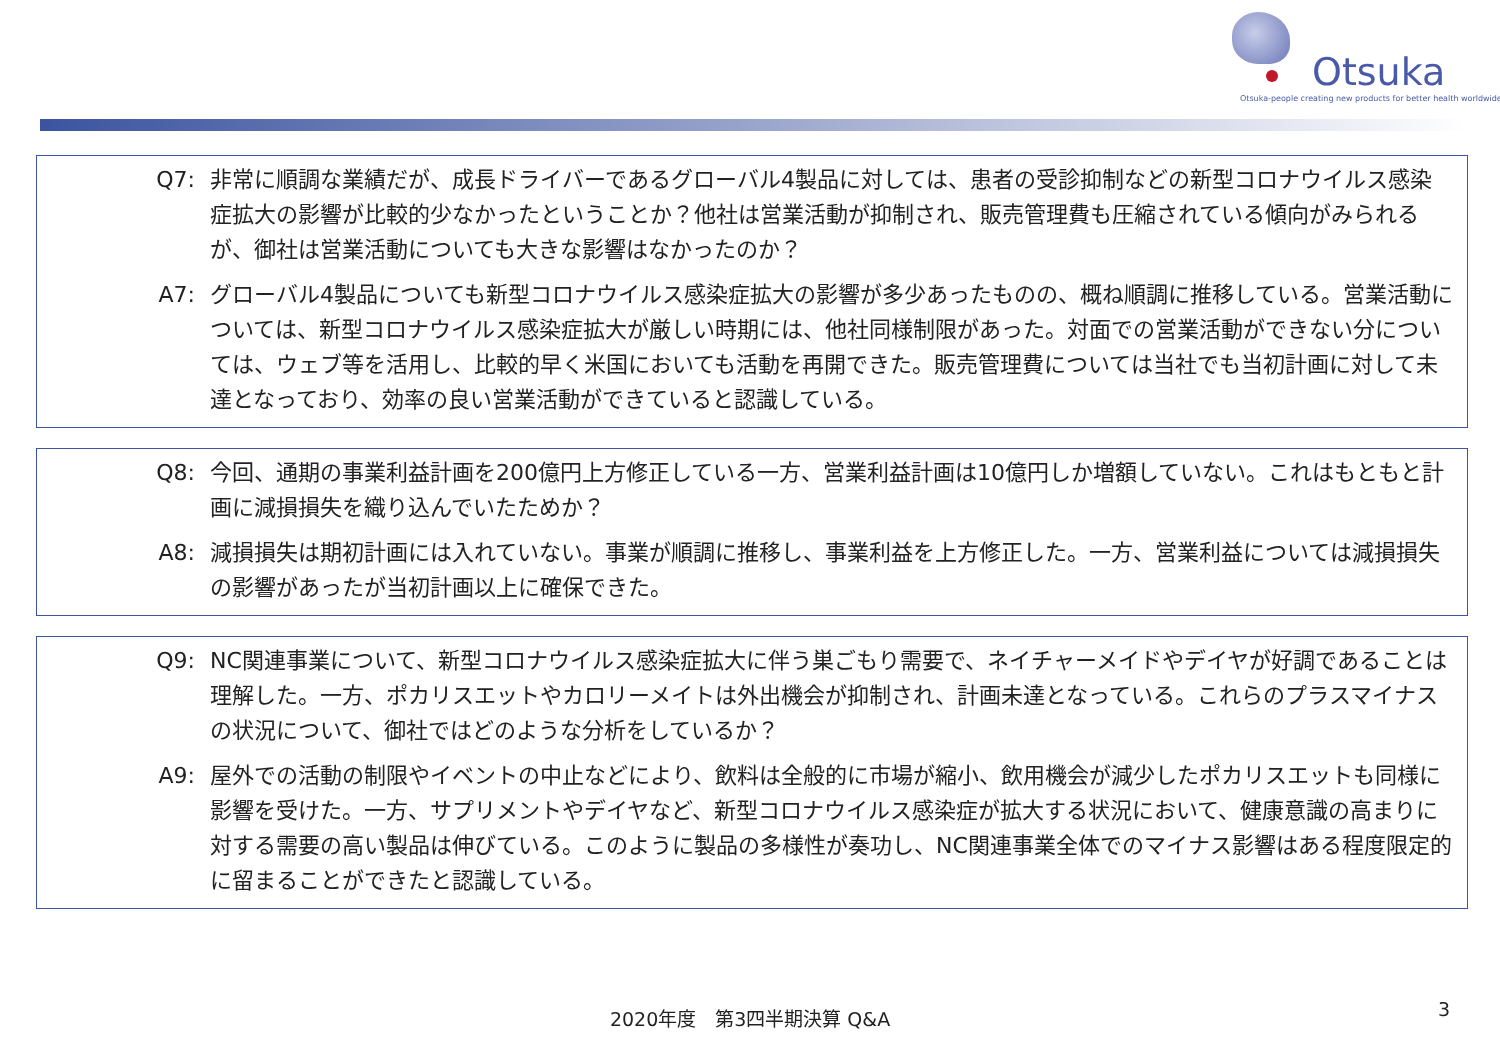Otsuka
Otsuka-people creating new products for better health worldwide
Q7: 非常に順調な業績だが、成長ドライバーであるグローバル4製品に対しては、患者の受診抑制などの新型コロナウイルス感染症拡大の影響が比較的少なかったということか？他社は営業活動が抑制され、販売管理費も圧縮されている傾向がみられるが、御社は営業活動についても大きな影響はなかったのか？
A7: グローバル4製品についても新型コロナウイルス感染症拡大の影響が多少あったものの、概ね順調に推移している。営業活動については、新型コロナウイルス感染症拡大が厳しい時期には、他社同様制限があった。対面での営業活動ができない分については、ウェブ等を活用し、比較的早く米国においても活動を再開できた。販売管理費については当社でも当初計画に対して未達となっており、効率の良い営業活動ができていると認識している。
Q8: 今回、通期の事業利益計画を200億円上方修正している一方、営業利益計画は10億円しか増額していない。これはもともと計画に減損損失を織り込んでいたためか？
A8: 減損損失は期初計画には入れていない。事業が順調に推移し、事業利益を上方修正した。一方、営業利益については減損損失の影響があったが当初計画以上に確保できた。
Q9: NC関連事業について、新型コロナウイルス感染症拡大に伴う巣ごもり需要で、ネイチャーメイドやデイヤが好調であることは理解した。一方、ポカリスエットやカロリーメイトは外出機会が抑制され、計画未達となっている。これらのプラスマイナスの状況について、御社ではどのような分析をしているか？
A9: 屋外での活動の制限やイベントの中止などにより、飲料は全般的に市場が縮小、飲用機会が減少したポカリスエットも同様に影響を受けた。一方、サプリメントやデイヤなど、新型コロナウイルス感染症が拡大する状況において、健康意識の高まりに対する需要の高い製品は伸びている。このように製品の多様性が奏功し、NC関連事業全体でのマイナス影響はある程度限定的に留まることができたと認識している。
2020年度　第3四半期決算 Q&A 3